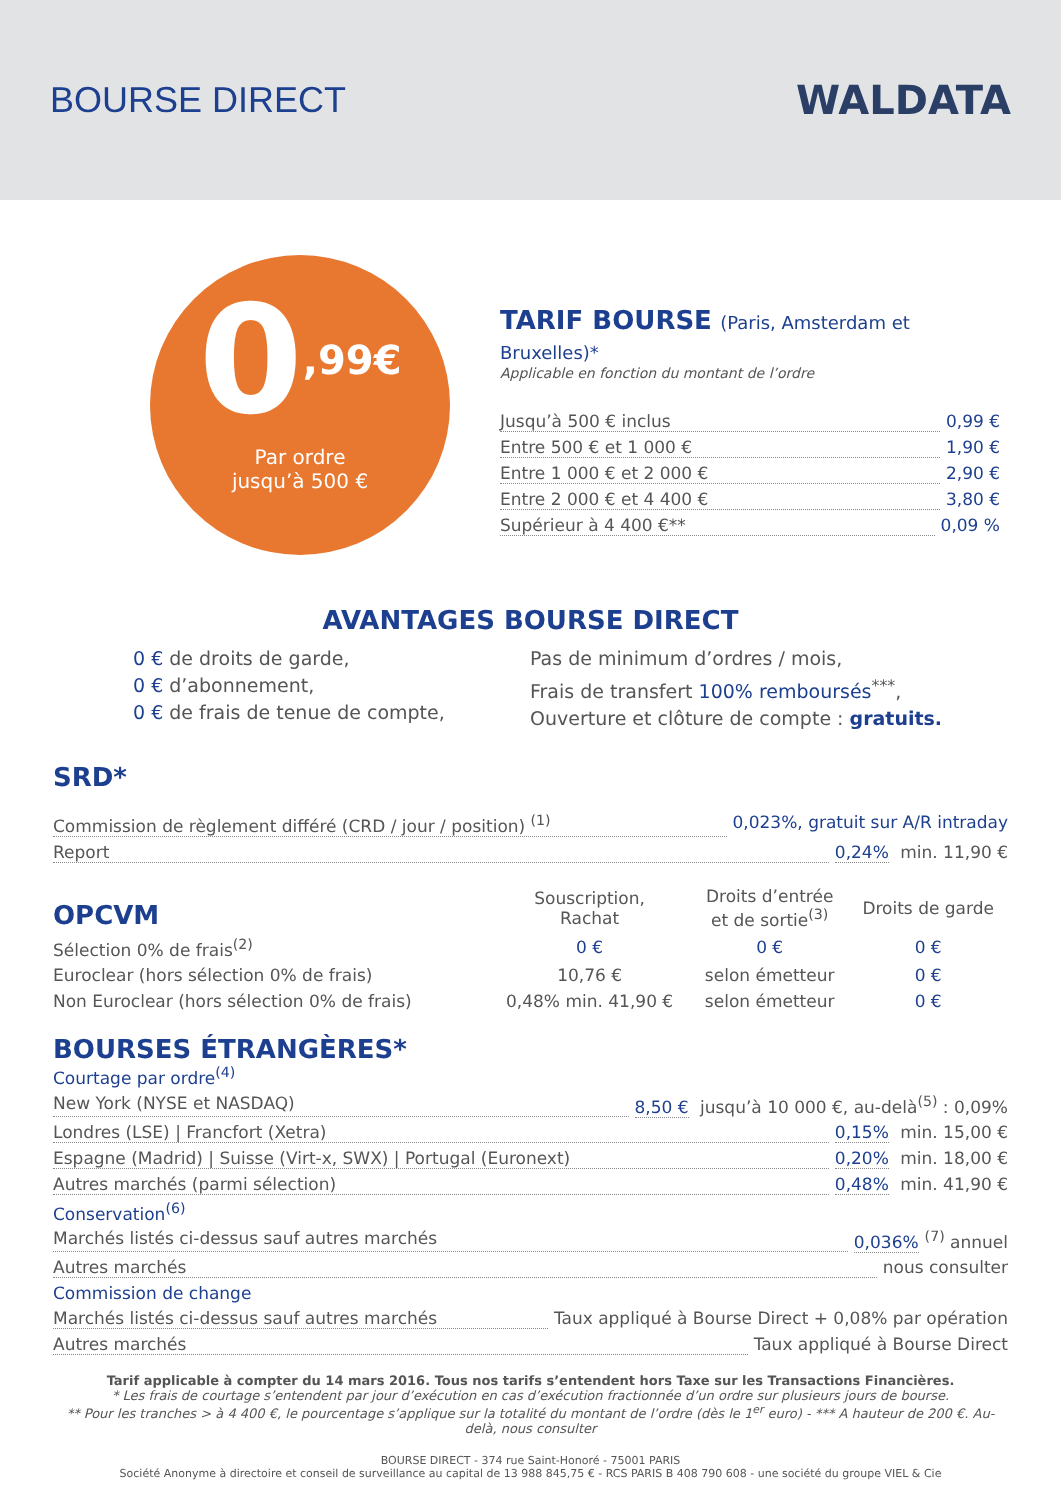BOURSE DIRECT WALDATA
0<sup>,99€</sup>
Par ordre
jusqu’à 500 €
TARIF BOURSE (Paris, Amsterdam et Bruxelles)*
Applicable en fonction du montant de l’ordre
Jusqu’à 500 € inclus 0,99 €
Entre 500 € et 1 000 € 1,90 €
Entre 1 000 € et 2 000 € 2,90 €
Entre 2 000 € et 4 400 € 3,80 €
Supérieur à 4 400 €** 0,09 %
AVANTAGES BOURSE DIRECT
0 € de droits de garde,
0 € d’abonnement,
0 € de frais de tenue de compte,
Pas de minimum d’ordres / mois,
Frais de transfert 100% remboursés<sup>***</sup>,
Ouverture et clôture de compte : gratuits.
SRD*
Commission de règlement différé (CRD / jour / position) <sup>(1)</sup> 0,023%, gratuit sur A/R intraday
Report 0,24% min. 11,90 €
| OPCVM | Souscription, Rachat | Droits d’entrée et de sortie<sup>(3)</sup> | Droits de garde |
| --- | --- | --- | --- |
| Sélection 0% de frais<sup>(2)</sup> | 0 € | 0 € | 0 € |
| Euroclear (hors sélection 0% de frais) | 10,76 € | selon émetteur | 0 € |
| Non Euroclear (hors sélection 0% de frais) | 0,48% min. 41,90 € | selon émetteur | 0 € |
BOURSES ÉTRANGÈRES*
Courtage par ordre<sup>(4)</sup>
New York (NYSE et NASDAQ) 8,50 € jusqu’à 10 000 €, au-delà<sup>(5)</sup> : 0,09%
Londres (LSE) | Francfort (Xetra) 0,15% min. 15,00 €
Espagne (Madrid) | Suisse (Virt-x, SWX) | Portugal (Euronext) 0,20% min. 18,00 €
Autres marchés (parmi sélection) 0,48% min. 41,90 €
Conservation<sup>(6)</sup>
Marchés listés ci-dessus sauf autres marchés 0,036%<sup>(7)</sup> annuel
Autres marchés nous consulter
Commission de change
Marchés listés ci-dessus sauf autres marchés Taux appliqué à Bourse Direct + 0,08% par opération
Autres marchés Taux appliqué à Bourse Direct
Tarif applicable à compter du 14 mars 2016. Tous nos tarifs s’entendent hors Taxe sur les Transactions Financières.
* Les frais de courtage s’entendent par jour d’exécution en cas d’exécution fractionnée d’un ordre sur plusieurs jours de bourse.
** Pour les tranches > à 4 400 €, le pourcentage s’applique sur la totalité du montant de l’ordre (dès le 1<sup>er</sup> euro) - *** A hauteur de 200 €. Au-delà, nous consulter
BOURSE DIRECT - 374 rue Saint-Honoré - 75001 PARIS
Société Anonyme à directoire et conseil de surveillance au capital de 13 988 845,75 € - RCS PARIS B 408 790 608 - une société du groupe VIEL & Cie